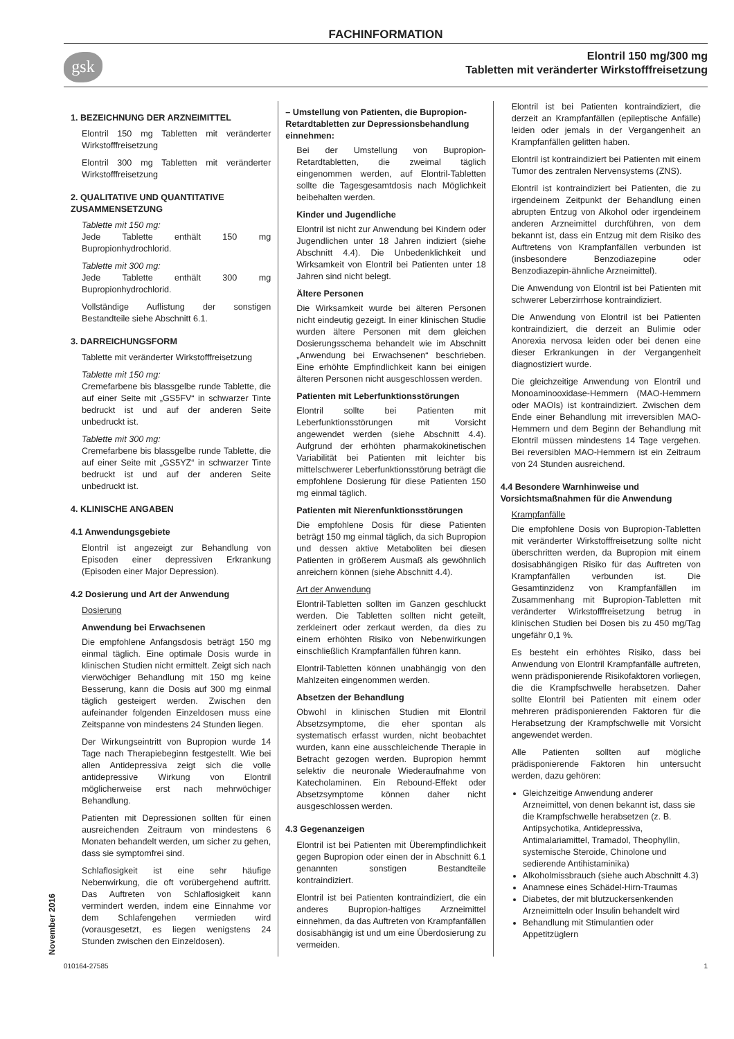FACHINFORMATION
gsk
Elontril 150 mg/300 mg
Tabletten mit veränderter Wirkstofffreisetzung
1. BEZEICHNUNG DER ARZNEIMITTEL
Elontril 150 mg Tabletten mit veränderter Wirkstofffreisetzung
Elontril 300 mg Tabletten mit veränderter Wirkstofffreisetzung
2. QUALITATIVE UND QUANTITATIVE ZUSAMMENSETZUNG
Tablette mit 150 mg:
Jede Tablette enthält 150 mg Bupropionhydrochlorid.
Tablette mit 300 mg:
Jede Tablette enthält 300 mg Bupropionhydrochlorid.
Vollständige Auflistung der sonstigen Bestandteile siehe Abschnitt 6.1.
3. DARREICHUNGSFORM
Tablette mit veränderter Wirkstofffreisetzung
Tablette mit 150 mg:
Cremefarbene bis blassgelbe runde Tablette, die auf einer Seite mit „GS5FV“ in schwarzer Tinte bedruckt ist und auf der anderen Seite unbedruckt ist.
Tablette mit 300 mg:
Cremefarbene bis blassgelbe runde Tablette, die auf einer Seite mit „GS5YZ“ in schwarzer Tinte bedruckt ist und auf der anderen Seite unbedruckt ist.
4. KLINISCHE ANGABEN
4.1 Anwendungsgebiete
Elontril ist angezeigt zur Behandlung von Episoden einer depressiven Erkrankung (Episoden einer Major Depression).
4.2 Dosierung und Art der Anwendung
Dosierung
Anwendung bei Erwachsenen
Die empfohlene Anfangsdosis beträgt 150 mg einmal täglich. Eine optimale Dosis wurde in klinischen Studien nicht ermittelt. Zeigt sich nach vierwöchiger Behandlung mit 150 mg keine Besserung, kann die Dosis auf 300 mg einmal täglich gesteigert werden. Zwischen den aufeinander folgenden Einzeldosen muss eine Zeitspanne von mindestens 24 Stunden liegen.
Der Wirkungseintritt von Bupropion wurde 14 Tage nach Therapiebeginn festgestellt. Wie bei allen Antidepressiva zeigt sich die volle antidepressive Wirkung von Elontril möglicherweise erst nach mehrwöchiger Behandlung.
Patienten mit Depressionen sollten für einen ausreichenden Zeitraum von mindestens 6 Monaten behandelt werden, um sicher zu gehen, dass sie symptomfrei sind.
Schlaflosigkeit ist eine sehr häufige Nebenwirkung, die oft vorübergehend auftritt. Das Auftreten von Schlaflosigkeit kann vermindert werden, indem eine Einnahme vor dem Schlafengehen vermieden wird (vorausgesetzt, es liegen wenigstens 24 Stunden zwischen den Einzeldosen).
– Umstellung von Patienten, die Bupropion-Retardtabletten zur Depressionsbehandlung einnehmen:
Bei der Umstellung von Bupropion-Retardtabletten, die zweimal täglich eingenommen werden, auf Elontril-Tabletten sollte die Tagesgesamtdosis nach Möglichkeit beibehalten werden.
Kinder und Jugendliche
Elontril ist nicht zur Anwendung bei Kindern oder Jugendlichen unter 18 Jahren indiziert (siehe Abschnitt 4.4). Die Unbedenklichkeit und Wirksamkeit von Elontril bei Patienten unter 18 Jahren sind nicht belegt.
Ältere Personen
Die Wirksamkeit wurde bei älteren Personen nicht eindeutig gezeigt. In einer klinischen Studie wurden ältere Personen mit dem gleichen Dosierungsschema behandelt wie im Abschnitt „Anwendung bei Erwachsenen“ beschrieben. Eine erhöhte Empfindlichkeit kann bei einigen älteren Personen nicht ausgeschlossen werden.
Patienten mit Leberfunktionsstörungen
Elontril sollte bei Patienten mit Leberfunktionsstörungen mit Vorsicht angewendet werden (siehe Abschnitt 4.4). Aufgrund der erhöhten pharmakokinetischen Variabilität bei Patienten mit leichter bis mittelschwerer Leberfunktionsstörung beträgt die empfohlene Dosierung für diese Patienten 150 mg einmal täglich.
Patienten mit Nierenfunktionsstörungen
Die empfohlene Dosis für diese Patienten beträgt 150 mg einmal täglich, da sich Bupropion und dessen aktive Metaboliten bei diesen Patienten in größerem Ausmaß als gewöhnlich anreichern können (siehe Abschnitt 4.4).
Art der Anwendung
Elontril-Tabletten sollten im Ganzen geschluckt werden. Die Tabletten sollten nicht geteilt, zerkleinert oder zerkaut werden, da dies zu einem erhöhten Risiko von Nebenwirkungen einschließlich Krampfanfällen führen kann.
Elontril-Tabletten können unabhängig von den Mahlzeiten eingenommen werden.
Absetzen der Behandlung
Obwohl in klinischen Studien mit Elontril Absetzsymptome, die eher spontan als systematisch erfasst wurden, nicht beobachtet wurden, kann eine ausschleichende Therapie in Betracht gezogen werden. Bupropion hemmt selektiv die neuronale Wiederaufnahme von Katecholaminen. Ein Rebound-Effekt oder Absetzsymptome können daher nicht ausgeschlossen werden.
4.3 Gegenanzeigen
Elontril ist bei Patienten mit Überempfindlichkeit gegen Bupropion oder einen der in Abschnitt 6.1 genannten sonstigen Bestandteile kontraindiziert.
Elontril ist bei Patienten kontraindiziert, die ein anderes Bupropion-haltiges Arzneimittel einnehmen, da das Auftreten von Krampfanfällen dosisabhängig ist und um eine Überdosierung zu vermeiden.
Elontril ist bei Patienten kontraindiziert, die derzeit an Krampfanfällen (epileptische Anfälle) leiden oder jemals in der Vergangenheit an Krampfanfällen gelitten haben.
Elontril ist kontraindiziert bei Patienten mit einem Tumor des zentralen Nervensystems (ZNS).
Elontril ist kontraindiziert bei Patienten, die zu irgendeinem Zeitpunkt der Behandlung einen abrupten Entzug von Alkohol oder irgendeinem anderen Arzneimittel durchführen, von dem bekannt ist, dass ein Entzug mit dem Risiko des Auftretens von Krampfanfällen verbunden ist (insbesondere Benzodiazepine oder Benzodiazepin-ähnliche Arzneimittel).
Die Anwendung von Elontril ist bei Patienten mit schwerer Leberzirrhose kontraindiziert.
Die Anwendung von Elontril ist bei Patienten kontraindiziert, die derzeit an Bulimie oder Anorexia nervosa leiden oder bei denen eine dieser Erkrankungen in der Vergangenheit diagnostiziert wurde.
Die gleichzeitige Anwendung von Elontril und Monoaminooxidase-Hemmern (MAO-Hemmern oder MAOIs) ist kontraindiziert. Zwischen dem Ende einer Behandlung mit irreversiblen MAO-Hemmern und dem Beginn der Behandlung mit Elontril müssen mindestens 14 Tage vergehen. Bei reversiblen MAO-Hemmern ist ein Zeitraum von 24 Stunden ausreichend.
4.4 Besondere Warnhinweise und Vorsichtsmaßnahmen für die Anwendung
Krampfanfälle
Die empfohlene Dosis von Bupropion-Tabletten mit veränderter Wirkstofffreisetzung sollte nicht überschritten werden, da Bupropion mit einem dosisabhängigen Risiko für das Auftreten von Krampfanfällen verbunden ist. Die Gesamtinzidenz von Krampfanfällen im Zusammenhang mit Bupropion-Tabletten mit veränderter Wirkstofffreisetzung betrug in klinischen Studien bei Dosen bis zu 450 mg/Tag ungefähr 0,1 %.
Es besteht ein erhöhtes Risiko, dass bei Anwendung von Elontril Krampfanfälle auftreten, wenn prädisponierende Risikofaktoren vorliegen, die die Krampfschwelle herabsetzen. Daher sollte Elontril bei Patienten mit einem oder mehreren prädisponierenden Faktoren für die Herabsetzung der Krampfschwelle mit Vorsicht angewendet werden.
Alle Patienten sollten auf mögliche prädisponierende Faktoren hin untersucht werden, dazu gehören:
Gleichzeitige Anwendung anderer Arzneimittel, von denen bekannt ist, dass sie die Krampfschwelle herabsetzen (z. B. Antipsychotika, Antidepressiva, Antimalariamittel, Tramadol, Theophyllin, systemische Steroide, Chinolone und sedierende Antihistaminika)
Alkoholmissbrauch (siehe auch Abschnitt 4.3)
Anamnese eines Schädel-Hirn-Traumas
Diabetes, der mit blutzuckersenkenden Arzneimitteln oder Insulin behandelt wird
Behandlung mit Stimulantien oder Appetitzüglern
November 2016
010164-27585 1